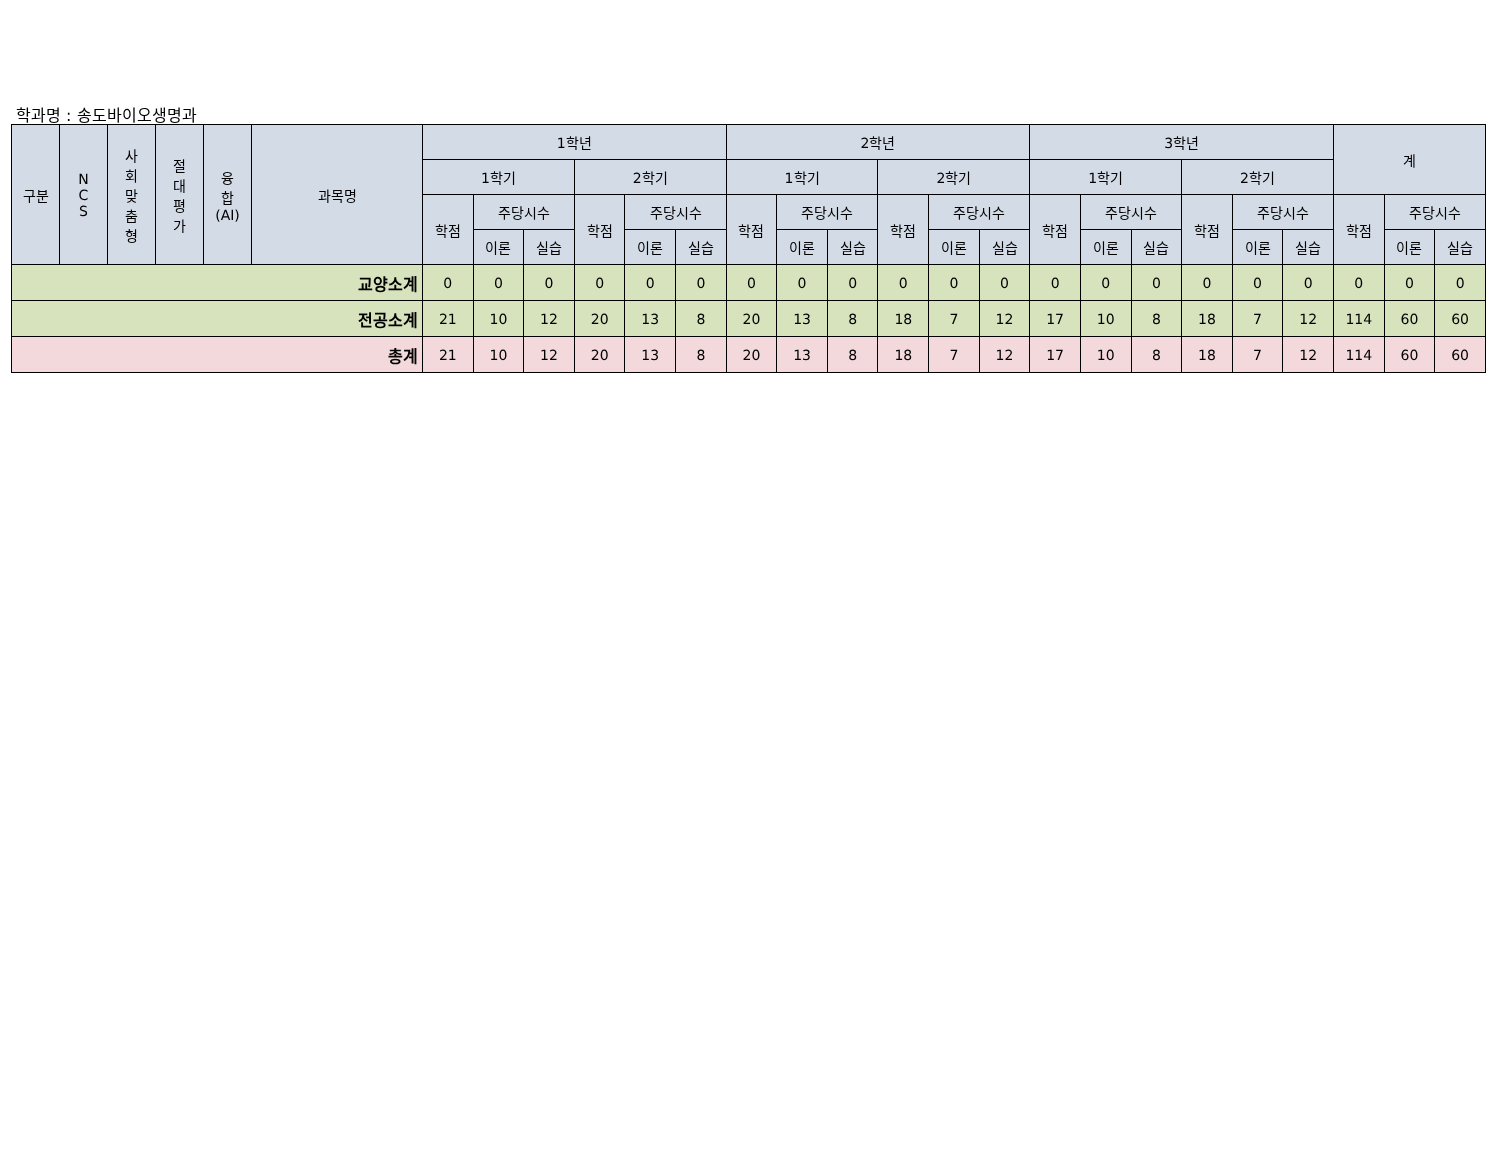학과명 : 송도바이오생명과
| 구분 | N C S | 사 회 맞 춤 형 | 절 대 평 가 | 융 합 (AI) | 과목명 | 1학년 | | | | | | 2학년 | | | | | | 3학년 | | | | | | 계 | | |
| --- | --- | --- | --- | --- | --- | --- | --- | --- | --- | --- | --- | --- | --- | --- | --- | --- | --- | --- | --- | --- | --- | --- | --- | --- | --- | --- |
| | | | | | | 1학기 | | | 2학기 | | | 1학기 | | | 2학기 | | | 1학기 | | | 2학기 | | | | | |
| | | | | | | 학점 | 주당시수 | | 학점 | 주당시수 | | 학점 | 주당시수 | | 학점 | 주당시수 | | 학점 | 주당시수 | | 학점 | 주당시수 | | 학점 | 주당시수 | |
| | | | | | | | 이론 | 실습 | | 이론 | 실습 | | 이론 | 실습 | | 이론 | 실습 | | 이론 | 실습 | | 이론 | 실습 | | 이론 | 실습 |
| 교양소계 | | | | | | 0 | 0 | 0 | 0 | 0 | 0 | 0 | 0 | 0 | 0 | 0 | 0 | 0 | 0 | 0 | 0 | 0 | 0 | 0 | 0 | 0 |
| 전공소계 | | | | | | 21 | 10 | 12 | 20 | 13 | 8 | 20 | 13 | 8 | 18 | 7 | 12 | 17 | 10 | 8 | 18 | 7 | 12 | 114 | 60 | 60 |
| 총계 | | | | | | 21 | 10 | 12 | 20 | 13 | 8 | 20 | 13 | 8 | 18 | 7 | 12 | 17 | 10 | 8 | 18 | 7 | 12 | 114 | 60 | 60 |